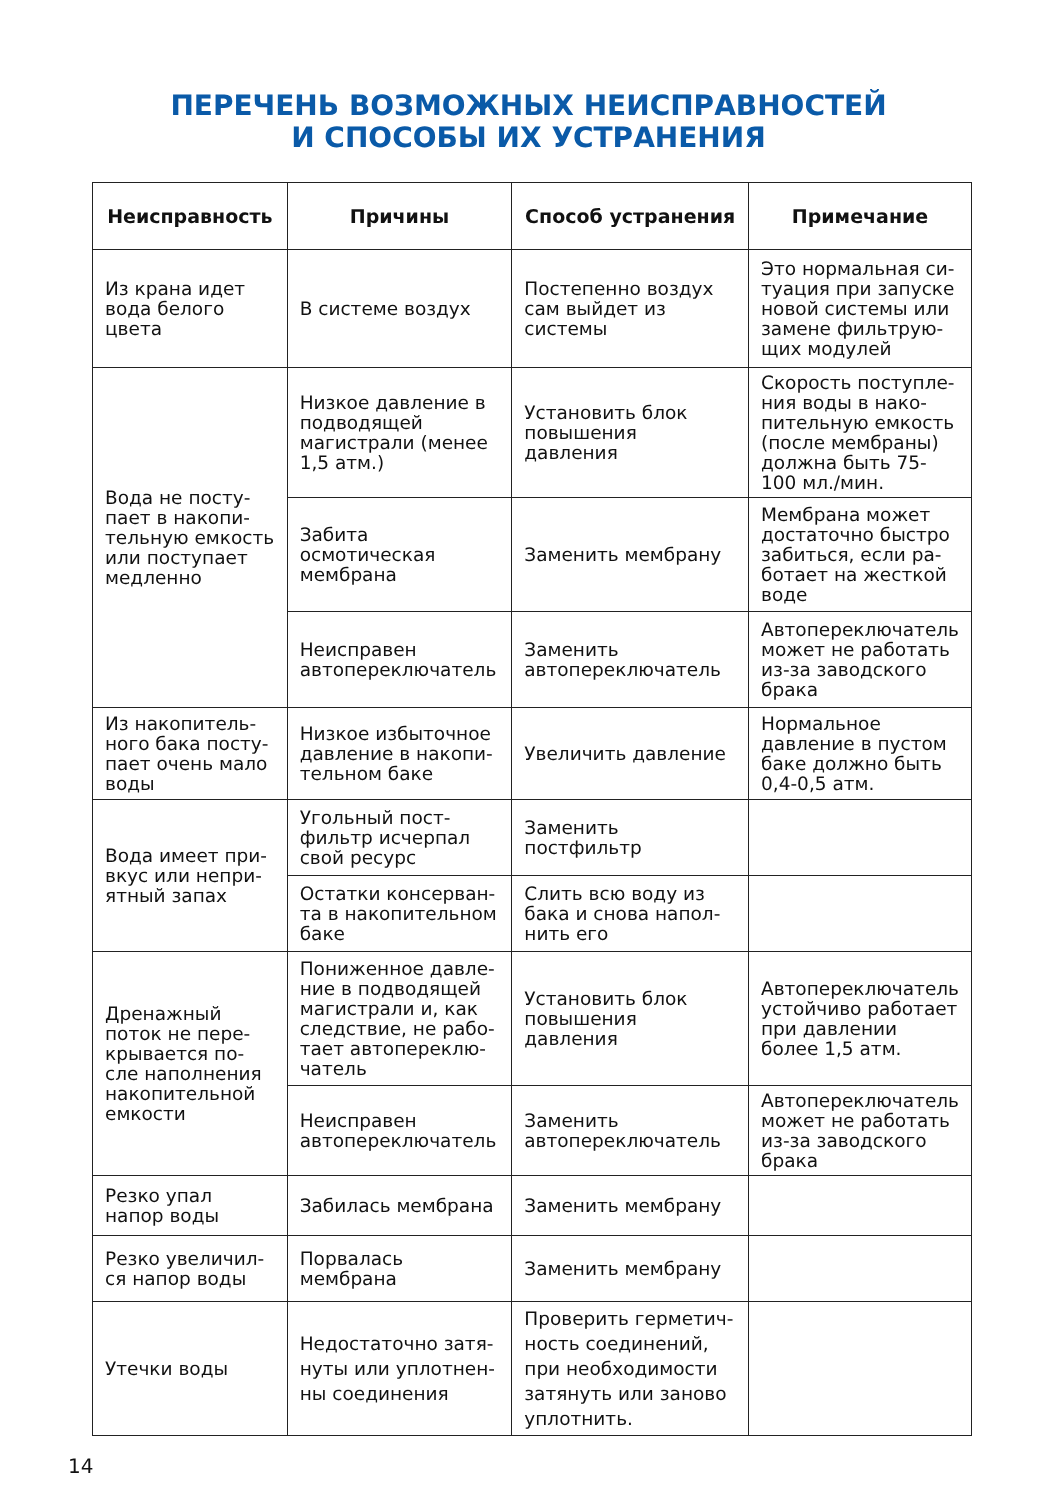ПЕРЕЧЕНЬ ВОЗМОЖНЫХ НЕИСПРАВНОСТЕЙ
И СПОСОБЫ ИХ УСТРАНЕНИЯ
| Неисправность | Причины | Способ устранения | Примечание |
| --- | --- | --- | --- |
| Из крана идет вода белого цвета | В системе воздух | Постепенно воздух сам выйдет из системы | Это нормальная си-туация при запуске новой системы или замене фильтрую-щих модулей |
| Вода не посту-пает в накопи-тельную емкость или поступает медленно | Низкое давление в подводящей магистрали (менее 1,5 атм.) | Установить блок повышения давления | Скорость поступле-ния воды в нако-пительную емкость (после мембраны) должна быть 75-100 мл./мин. |
| | Забита осмотическая мембрана | Заменить мембрану | Мембрана может достаточно быстро забиться, если ра-ботает на жесткой воде |
| | Неисправен автопереключатель | Заменить автопереключатель | Автопереключатель может не работать из-за заводского брака |
| Из накопитель-ного бака посту-пает очень мало воды | Низкое избыточное давление в накопи-тельном баке | Увеличить давление | Нормальное давление в пустом баке должно быть 0,4-0,5 атм. |
| Вода имеет при-вкус или непри-ятный запах | Угольный пост-фильтр исчерпал свой ресурс | Заменить постфильтр | |
| | Остатки консерван-та в накопительном баке | Слить всю воду из бака и снова напол-нить его | |
| Дренажный поток не пере-крывается по-сле наполнения накопительной емкости | Пониженное давле-ние в подводящей магистрали и, как следствие, не рабо-тает автопереклю-чатель | Установить блок повышения давления | Автопереключатель устойчиво работает при давлении более 1,5 атм. |
| | Неисправен автопереключатель | Заменить автопереключатель | Автопереключатель может не работать из-за заводского брака |
| Резко упал напор воды | Забилась мембрана | Заменить мембрану | |
| Резко увеличил-ся напор воды | Порвалась мембрана | Заменить мембрану | |
| Утечки воды | Недостаточно затя-нуты или уплотнен-ны соединения | Проверить герметич-ность соединений, при необходимости затянуть или заново уплотнить. | |
14